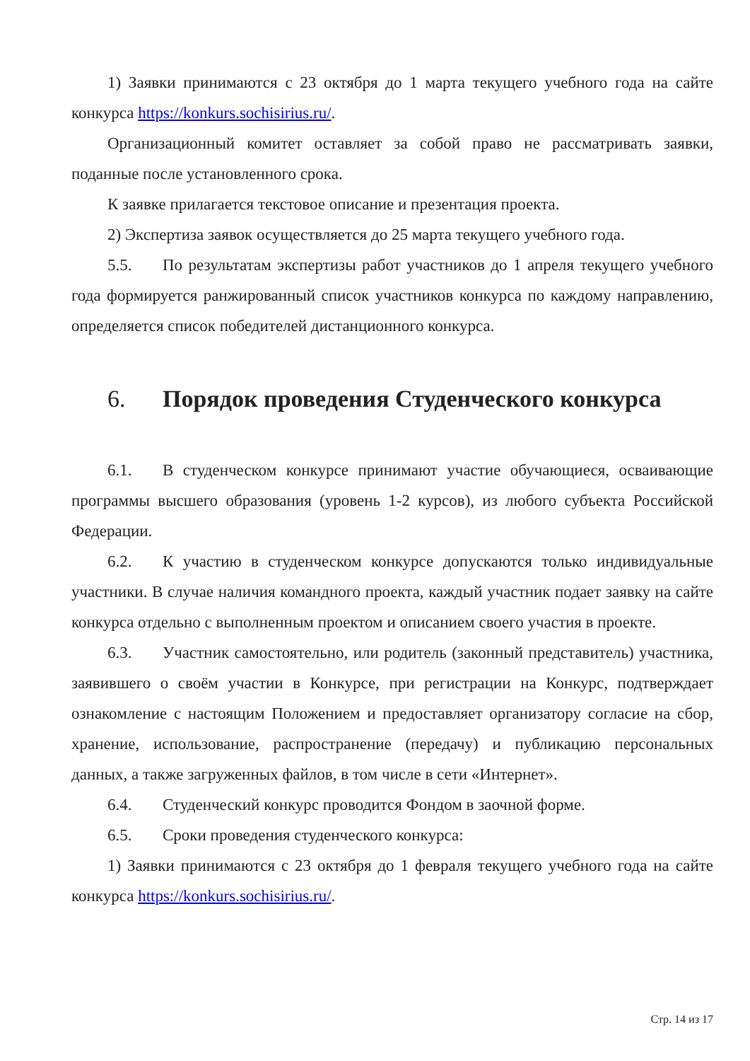1) Заявки принимаются с 23 октября до 1 марта текущего учебного года на сайте конкурса https://konkurs.sochisirius.ru/.
Организационный комитет оставляет за собой право не рассматривать заявки, поданные после установленного срока.
К заявке прилагается текстовое описание и презентация проекта.
2) Экспертиза заявок осуществляется до 25 марта текущего учебного года.
5.5. По результатам экспертизы работ участников до 1 апреля текущего учебного года формируется ранжированный список участников конкурса по каждому направлению, определяется список победителей дистанционного конкурса.
6. Порядок проведения Студенческого конкурса
6.1. В студенческом конкурсе принимают участие обучающиеся, осваивающие программы высшего образования (уровень 1-2 курсов), из любого субъекта Российской Федерации.
6.2. К участию в студенческом конкурсе допускаются только индивидуальные участники. В случае наличия командного проекта, каждый участник подает заявку на сайте конкурса отдельно с выполненным проектом и описанием своего участия в проекте.
6.3. Участник самостоятельно, или родитель (законный представитель) участника, заявившего о своём участии в Конкурсе, при регистрации на Конкурс, подтверждает ознакомление с настоящим Положением и предоставляет организатору согласие на сбор, хранение, использование, распространение (передачу) и публикацию персональных данных, а также загруженных файлов, в том числе в сети «Интернет».
6.4. Студенческий конкурс проводится Фондом в заочной форме.
6.5. Сроки проведения студенческого конкурса:
1) Заявки принимаются с 23 октября до 1 февраля текущего учебного года на сайте конкурса https://konkurs.sochisirius.ru/.
Стр. 14 из 17